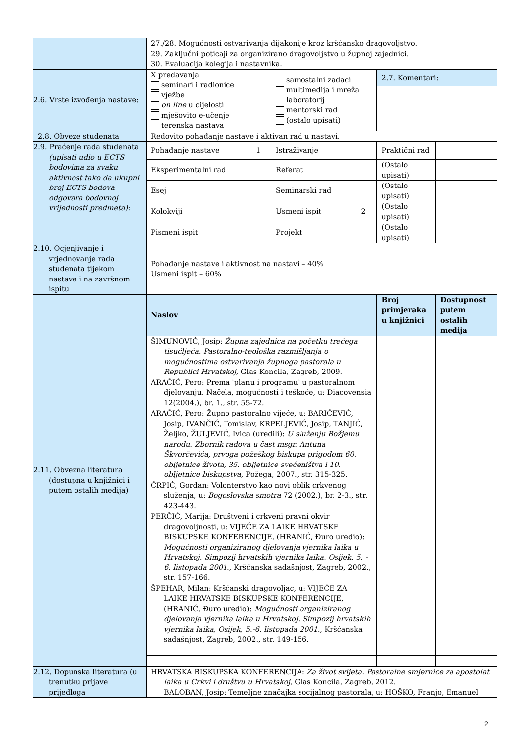| | 27./28. Mogućnosti ostvarivanja dijakonije kroz kršćansko dragovoljstvo. 29. Zaključni poticaji za organizirano dragovoljstvo u župnoj zajednici. 30. Evaluacija kolegija i nastavnika. | | | | | |
| 2.6. Vrste izvođenja nastave: | X predavanja seminari i radionice vježbe on line u cijelosti mješovito e-učenje terenska nastava | | samostalni zadaci multimedija i mreža laboratorij mentorski rad (ostalo upisati) | | 2.7. Komentari: | |
| 2.8. Obveze studenata | Redovito pohađanje nastave i aktivan rad u nastavi. | | | | | |
| 2.9. Praćenje rada studenata (upisati udio u ECTS bodovima za svaku aktivnost tako da ukupni broj ECTS bodova odgovara bodovnoj vrijednosti predmeta): | Pohađanje nastave | 1 | Istraživanje | | Praktični rad | |
| | Eksperimentalni rad | | Referat | | (Ostalo upisati) | |
| | Esej | | Seminarski rad | | (Ostalo upisati) | |
| | Kolokviji | | Usmeni ispit | 2 | (Ostalo upisati) | |
| | Pismeni ispit | | Projekt | | (Ostalo upisati) | |
| 2.10. Ocjenjivanje i vrjednovanje rada studenata tijekom nastave i na završnom ispitu | Pohađanje nastave i aktivnost na nastavi – 40% Usmeni ispit – 60% | | | | | |
| 2.11. Obvezna literatura (dostupna u knjižnici i putem ostalih medija) | Naslov | | | | Broj primjeraka u knjižnici | Dostupnost putem ostalih medija |
| | ŠIMUNOVIĆ, Josip: Župna zajednica na početku trećega tisućljeća. Pastoralno-teološka razmišljanja o mogućnostima ostvarivanja župnoga pastorala u Republici Hrvatskoj , Glas Koncila, Zagreb, 2009. | | | | | |
| | ARAČIĆ, Pero: Prema 'planu i programu' u pastoralnom djelovanju. Načela, mogućnosti i teškoće, u: Diacovensia 12(2004.), br. 1., str. 55-72. | | | | | |
| | ARAČIĆ, Pero: Župno pastoralno vijeće, u: BARIČEVIĆ, Josip, IVANČIĆ, Tomislav, KRPELJEVIĆ, Josip, TANJIĆ, Željko, ŽULJEVIĆ, Ivica (uredili): U služenju Božjemu narodu. Zbornik radova u čast msgr. Antuna Škvorčevića, prvoga požeškog biskupa prigodom 60. obljetnice života, 35. obljetnice svećeništva i 10. obljetnice biskupstva , Požega, 2007., str. 315-325. | | | | | |
| | ČRPIĆ, Gordan: Volonterstvo kao novi oblik crkvenog služenja, u: Bogoslovska smotra 72 (2002.), br. 2-3., str. 423-443. | | | | | |
| | PERČIĆ, Marija: Društveni i crkveni pravni okvir dragovoljnosti, u: VIJEĆE ZA LAIKE HRVATSKE BISKUPSKE KONFERENCIJE, (HRANIĆ, Đuro uredio): Mogućnosti organiziranog djelovanja vjernika laika u Hrvatskoj. Simpozij hrvatskih vjernika laika, Osijek, 5. - 6. listopada 2001. , Kršćanska sadašnjost, Zagreb, 2002., str. 157-166. | | | | | |
| | ŠPEHAR, Milan: Kršćanski dragovoljac, u: VIJEĆE ZA LAIKE HRVATSKE BISKUPSKE KONFERENCIJE, (HRANIĆ, Đuro uredio): Mogućnosti organiziranog djelovanja vjernika laika u Hrvatskoj. Simpozij hrvatskih vjernika laika, Osijek, 5.-6. listopada 2001. , Kršćanska sadašnjost, Zagreb, 2002., str. 149-156. | | | | | |
| 2.12. Dopunska literatura (u trenutku prijave prijedloga | HRVATSKA BISKUPSKA KONFERENCIJA: Za život svijeta. Pastoralne smjernice za apostolat laika u Crkvi i društvu u Hrvatskoj, Glas Koncila, Zagreb, 2012. BALOBAN, Josip: Temeljne značajka socijalnog pastorala, u: HOŠKO, Franjo, Emanuel | | | | | |
2